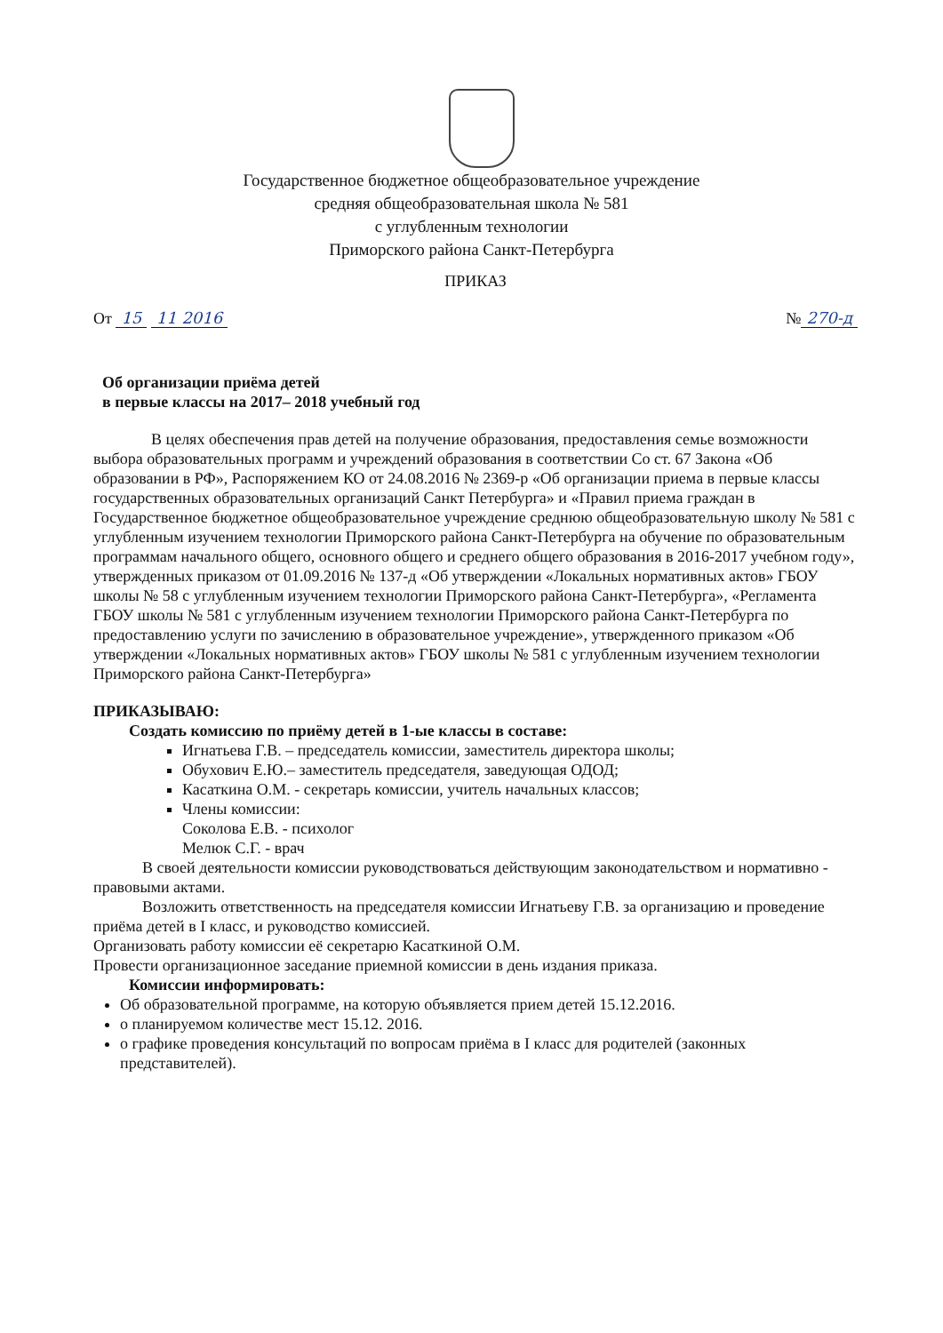Государственное бюджетное общеобразовательное учреждение
средняя общеобразовательная школа № 581
с углубленным технологии
Приморского района Санкт-Петербурга
ПРИКАЗ
От 15 11 2016 № 270-д
Об организации приёма детей
в первые классы на 2017– 2018 учебный год
В целях обеспечения прав детей на получение образования, предоставления семье возможности выбора образовательных программ и учреждений образования в соответствии Со ст. 67 Закона «Об образовании в РФ», Распоряжением КО от 24.08.2016 № 2369-р «Об организации приема в первые классы государственных образовательных организаций Санкт Петербурга» и «Правил приема граждан в Государственное бюджетное общеобразовательное учреждение среднюю общеобразовательную школу № 581 с углубленным изучением технологии Приморского района Санкт-Петербурга на обучение по образовательным программам начального общего, основного общего и среднего общего образования в 2016-2017 учебном году», утвержденных приказом от 01.09.2016 № 137-д «Об утверждении «Локальных нормативных актов» ГБОУ школы № 58 с углубленным изучением технологии Приморского района Санкт-Петербурга», «Регламента ГБОУ школы № 581 с углубленным изучением технологии Приморского района Санкт-Петербурга по предоставлению услуги по зачислению в образовательное учреждение», утвержденного приказом «Об утверждении «Локальных нормативных актов» ГБОУ школы № 581 с углубленным изучением технологии Приморского района Санкт-Петербурга»
ПРИКАЗЫВАЮ:
Создать комиссию по приёму детей в 1-ые классы в составе:
Игнатьева Г.В. – председатель комиссии, заместитель директора школы;
Обухович Е.Ю.– заместитель председателя, заведующая ОДОД;
Касаткина О.М. - секретарь комиссии, учитель начальных классов;
Члены комиссии:
Соколова Е.В. - психолог
Мелюк С.Г. - врач
В своей деятельности комиссии руководствоваться действующим законодательством и нормативно - правовыми актами.
Возложить ответственность на председателя комиссии Игнатьеву Г.В. за организацию и проведение приёма детей в I класс, и руководство комиссией.
Организовать работу комиссии её секретарю Касаткиной О.М.
Провести организационное заседание приемной комиссии в день издания приказа.
Комиссии информировать:
Об образовательной программе, на которую объявляется прием детей 15.12.2016.
о планируемом количестве мест 15.12. 2016.
о графике проведения консультаций по вопросам приёма в I класс для родителей (законных представителей).